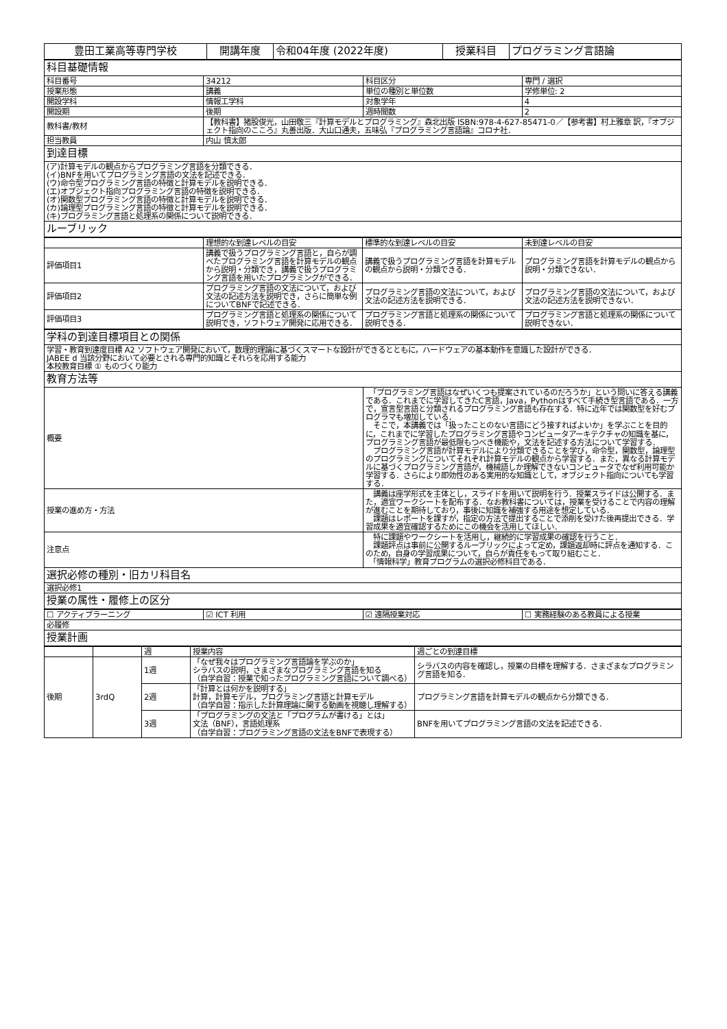| 豊田工業高等専門学校 | 開講年度 | 令和04年度 (2022年度) | 授業科目 | プログラミング言語論 |
| 科目基礎情報 | | | |
| 科目番号 | 34212 | 科目区分 | 専門 / 選択 |
| 授業形態 | 講義 | 単位の種別と単位数 | 学修単位: 2 |
| 開設学科 | 情報工学科 | 対象学年 | 4 |
| 開設期 | 後期 | 週時間数 | 2 |
| 教科書/教材 | 【教科書】猪股俊光，山田敬三『計算モデルとプログラミング』森北出版 ISBN:978-4-627-85471-0／【参考書】村上雅章 訳，『オブジェクト指向のこころ』丸善出版．大山口通夫，五味弘『プログラミング言語論』コロナ社． | | |
| 担当教員 | 内山 慎太郎 | | |
| 到達目標 | | | |
| (ア)計算モデルの観点からプログラミング言語を分類できる． (イ)BNFを用いてプログラミング言語の文法を記述できる． (ウ)命令型プログラミング言語の特徴と計算モデルを説明できる． (エ)オブジェクト指向プログラミング言語の特徴を説明できる． (オ)関数型プログラミング言語の特徴と計算モデルを説明できる． (カ)論理型プログラミング言語の特徴と計算モデルを説明できる． (キ)プログラミング言語と処理系の関係について説明できる． | | | |
| ルーブリック | | | |
| | 理想的な到達レベルの目安 | 標準的な到達レベルの目安 | 未到達レベルの目安 |
| --- | --- | --- | --- |
| 評価項目1 | 講義で扱うプログラミング言語と，自らが調べたプログラミング言語を計算モデルの観点から説明・分類でき，講義で扱うプログラミング言語を用いたプログラミングができる． | 講義で扱うプログラミング言語を計算モデルの観点から説明・分類できる． | プログラミング言語を計算モデルの観点から説明・分類できない． |
| 評価項目2 | プログラミング言語の文法について，および文法の記述方法を説明でき，さらに簡単な例についてBNFで記述できる． | プログラミング言語の文法について，および文法の記述方法を説明できる． | プログラミング言語の文法について，および文法の記述方法を説明できない． |
| 評価項目3 | プログラミング言語と処理系の関係について説明でき，ソフトウェア開発に応用できる． | プログラミング言語と処理系の関係について説明できる． | プログラミング言語と処理系の関係について説明できない． |
| 学科の到達目標項目との関係 | |
| 学習・教育到達度目標 A2 ソフトウェア開発において，数理的理論に基づくスマートな設計ができるとともに，ハードウェアの基本動作を意識した設計ができる． JABEE d 当該分野において必要とされる専門的知識とそれらを応用する能力 本校教育目標 ① ものづくり能力 | |
| 教育方法等 | |
| 概要 | 「プログラミング言語はなぜいくつも提案されているのだろうか」という問いに答える講義である．これまでに学習してきたC言語，Java，Pythonはすべて手続き型言語である．一方で，宣言型言語と分類されるプログラミング言語も存在する．特に近年では関数型を好むプログラマも増加している． そこで，本講義では「扱ったことのない言語にどう接すればよいか」を学ぶことを目的に，これまでに学習したプログラミング言語やコンピュータアーキテクチャの知識を基に，プログラミング言語が最低限もつべき機能や，文法を記述する方法について学習する． プログラミング言語が計算モデルにより分類できることを学び，命令型，関数型，論理型のプログラミングについてそれぞれ計算モデルの観点から学習する．また，異なる計算モデルに基づくプログラミング言語が，機械語しか理解できないコンピュータでなぜ利用可能か学習する．さらにより即効性のある実用的な知識として，オブジェクト指向についても学習する． |
| 授業の進め方・方法 | 講義は座学形式を主体とし，スライドを用いて説明を行う．授業スライドは公開する．また，適宜ワークシートを配布する．なお教科書については，授業を受けることで内容の理解が進むことを期待しており，事後に知識を補強する用途を想定している． 課題はレポートを課すが，指定の方法で提出することで添削を受けた後再提出できる．学習成果を適宜確認するためにこの機会を活用してほしい． |
| 注意点 | 特に課題やワークシートを活用し，継続的に学習成果の確認を行うこと． 課題評点は事前に公開するルーブリックによって定め，課題返却時に評点を通知する．このため，自身の学習成果について，自らが責任をもって取り組むこと． 「情報科学」教育プログラムの選択必修科目である． |
| 選択必修の種別・旧カリ科目名 | |
| 選択必修1 | |
| 授業の属性・履修上の区分 | |
| ☐ アクティブラーニング | ☑ ICT 利用 | ☑ 遠隔授業対応 | ☐ 実務経験のある教員による授業 |
| 必履修 | | | |
| 授業計画 | | | |
| | | 週 | 授業内容 | 週ごとの到達目標 |
| --- | --- | --- | --- | --- |
| 後期 | 3rdQ | 1週 | 「なぜ我々はプログラミング言語論を学ぶのか」 シラバスの説明，さまざまなプログラミング言語を知る （自学自習：授業で知ったプログラミング言語について調べる） | シラバスの内容を確認し，授業の目標を理解する．さまざまなプログラミング言語を知る． |
| | | 2週 | 「計算とは何かを説明する」 計算，計算モデル，プログラミング言語と計算モデル （自学自習：指示した計算理論に関する動画を視聴し理解する） | プログラミング言語を計算モデルの観点から分類できる． |
| | | 3週 | 「プログラミングの文法と「プログラムが書ける」とは」 文法（BNF），言語処理系 （自学自習：プログラミング言語の文法をBNFで表現する） | BNFを用いてプログラミング言語の文法を記述できる． |